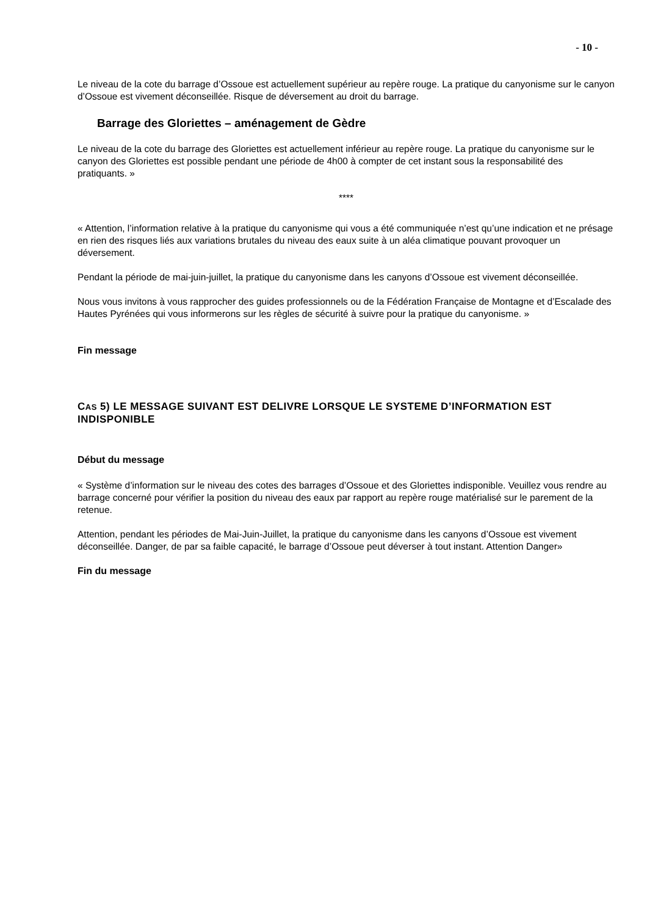- 10 -
Le niveau de la cote du barrage d’Ossoue est actuellement supérieur au repère rouge. La pratique du canyonisme sur le canyon d’Ossoue est vivement déconseillée. Risque de déversement au droit du barrage.
Barrage des Gloriettes – aménagement de Gèdre
Le niveau de la cote du barrage des Gloriettes est actuellement inférieur au repère rouge. La pratique du canyonisme sur le canyon des Gloriettes est possible pendant une période de 4h00 à compter de cet instant sous la responsabilité des pratiquants. »
****
« Attention, l’information relative à la pratique du canyonisme qui vous a été communiquée n’est qu’une indication et ne présage en rien des risques liés aux variations brutales du niveau des eaux suite à un aléa climatique pouvant provoquer un déversement.
Pendant la période de mai-juin-juillet, la pratique du canyonisme dans les canyons d’Ossoue est vivement déconseillée.
Nous vous invitons à vous rapprocher des guides professionnels ou de la Fédération Française de Montagne et d’Escalade des Hautes Pyrénées qui vous informerons sur les règles de sécurité à suivre pour la pratique du canyonisme. »
Fin message
CAS 5) LE MESSAGE SUIVANT EST DELIVRE LORSQUE LE SYSTEME D’INFORMATION EST INDISPONIBLE
Début du message
« Système d’information sur le niveau des cotes des barrages d’Ossoue et des Gloriettes indisponible. Veuillez vous rendre au barrage concerné pour vérifier la position du niveau des eaux par rapport au repère rouge matérialisé sur le parement de la retenue.
Attention, pendant les périodes de Mai-Juin-Juillet, la pratique du canyonisme dans les canyons d’Ossoue est vivement déconseillée. Danger, de par sa faible capacité, le barrage d’Ossoue peut déverser à tout instant. Attention Danger»
Fin du message